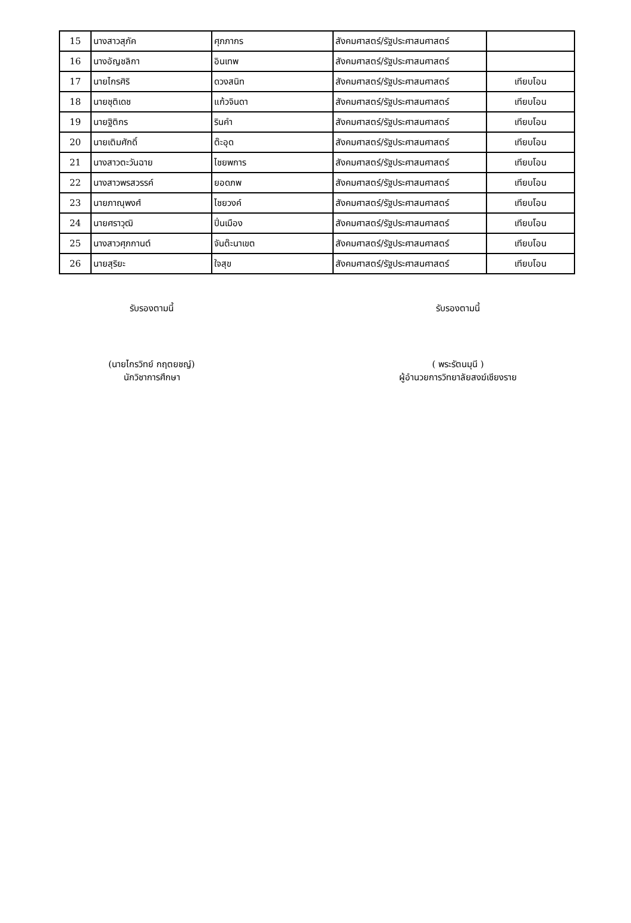| 15 | นางสาวสุภัค | ศุภภากร | สังคมศาสตร์/รัฐประศาสนศาสตร์ | |
| 16 | นางอัญชลิกา | อินเทพ | สังคมศาสตร์/รัฐประศาสนศาสตร์ | |
| 17 | นายไกรศิริ | ดวงสนิท | สังคมศาสตร์/รัฐประศาสนศาสตร์ | เทียบโอน |
| 18 | นายชุติเดช | แก้วจินดา | สังคมศาสตร์/รัฐประศาสนศาสตร์ | เทียบโอน |
| 19 | นายฐิติกร | รินคำ | สังคมศาสตร์/รัฐประศาสนศาสตร์ | เทียบโอน |
| 20 | นายเติมศักดิ์ | ต๊ะอุด | สังคมศาสตร์/รัฐประศาสนศาสตร์ | เทียบโอน |
| 21 | นางสาวตะวันฉาย | ไชยพการ | สังคมศาสตร์/รัฐประศาสนศาสตร์ | เทียบโอน |
| 22 | นางสาวพรสวรรค์ | ยอดภพ | สังคมศาสตร์/รัฐประศาสนศาสตร์ | เทียบโอน |
| 23 | นายภาณุพงศ์ | ไชยวงค์ | สังคมศาสตร์/รัฐประศาสนศาสตร์ | เทียบโอน |
| 24 | นายศราวุฒิ | ปิ่นเมือง | สังคมศาสตร์/รัฐประศาสนศาสตร์ | เทียบโอน |
| 25 | นางสาวศุภกานต์ | จันต๊ะนาเขต | สังคมศาสตร์/รัฐประศาสนศาสตร์ | เทียบโอน |
| 26 | นายสุริยะ | ใจสุข | สังคมศาสตร์/รัฐประศาสนศาสตร์ | เทียบโอน |
รับรองตามนี้
(นายไกรวิทย์ กฤตยชญ์)
นักวิชาการศึกษา
รับรองตามนี้
( พระรัตนมุนี )
ผู้อำนวยการวิทยาลัยสงฆ์เชียงราย